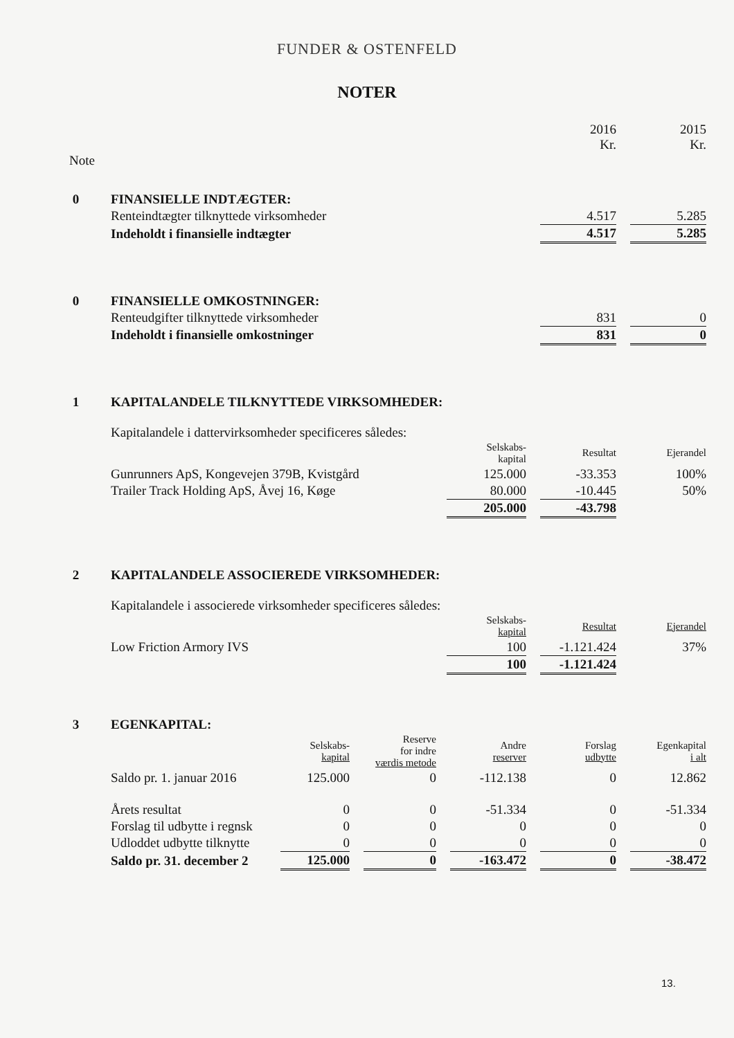FUNDER & OSTENFELD
NOTER
| | | 2016 Kr. | | 2015 Kr. |
| Note | | | | |
| 0 | FINANSIELLE INDTÆGTER: | | | |
| | Renteindtægter tilknyttede virksomheder | 4.517 | | 5.285 |
| | Indeholdt i finansielle indtægter | 4.517 | | 5.285 |
| 0 | FINANSIELLE OMKOSTNINGER: | | | |
| | Renteudgifter tilknyttede virksomheder | 831 | | 0 |
| | Indeholdt i finansielle omkostninger | 831 | | 0 |
| 1 | KAPITALANDELE TILKNYTTEDE VIRKSOMHEDER: | | | | | |
| | Kapitalandele i dattervirksomheder specificeres således: | | | | | |
| | | Selskabs- kapital | | Resultat | | Ejerandel |
| | Gunrunners ApS, Kongevejen 379B, Kvistgård | 125.000 | | -33.353 | | 100% |
| | Trailer Track Holding ApS, Åvej 16, Køge | 80.000 | | -10.445 | | 50% |
| | | 205.000 | | -43.798 | | |
| 2 | KAPITALANDELE ASSOCIEREDE VIRKSOMHEDER: | | | | | |
| | Kapitalandele i associerede virksomheder specificeres således: | | | | | |
| | | Selskabs- kapital | | Resultat | | Ejerandel |
| | Low Friction Armory IVS | 100 | | -1.121.424 | | 37% |
| | | 100 | | -1.121.424 | | |
| 3 | EGENKAPITAL: | | | | | | | | | |
| | | Selskabs- kapital | | Reserve for indre værdis metode | | Andre reserver | | Forslag udbytte | | Egenkapital i alt |
| | Saldo pr. 1. januar 2016 | 125.000 | | 0 | | -112.138 | | 0 | | 12.862 |
| | Årets resultat | 0 | | 0 | | -51.334 | | 0 | | -51.334 |
| | Forslag til udbytte i regnsk | 0 | | 0 | | 0 | | 0 | | 0 |
| | Udloddet udbytte tilknytte | 0 | | 0 | | 0 | | 0 | | 0 |
| | Saldo pr. 31. december 2 | 125.000 | | 0 | | -163.472 | | 0 | | -38.472 |
13.